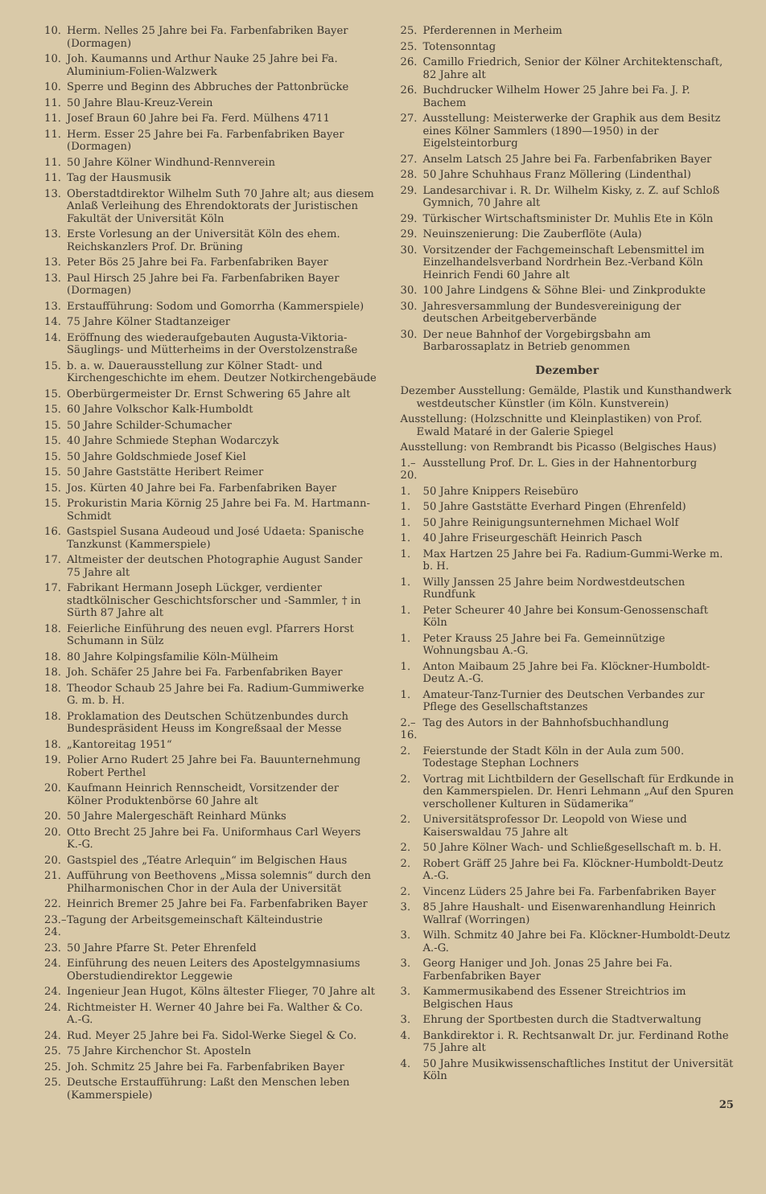10. Herm. Nelles 25 Jahre bei Fa. Farbenfabriken Bayer (Dormagen)
10. Joh. Kaumanns und Arthur Nauke 25 Jahre bei Fa. Aluminium-Folien-Walzwerk
10. Sperre und Beginn des Abbruches der Pattonbrücke
11. 50 Jahre Blau-Kreuz-Verein
11. Josef Braun 60 Jahre bei Fa. Ferd. Mülhens 4711
11. Herm. Esser 25 Jahre bei Fa. Farbenfabriken Bayer (Dormagen)
11. 50 Jahre Kölner Windhund-Rennverein
11. Tag der Hausmusik
13. Oberstadtdirektor Wilhelm Suth 70 Jahre alt; aus diesem Anlaß Verleihung des Ehrendoktorats der Juristischen Fakultät der Universität Köln
13. Erste Vorlesung an der Universität Köln des ehem. Reichskanzlers Prof. Dr. Brüning
13. Peter Bös 25 Jahre bei Fa. Farbenfabriken Bayer
13. Paul Hirsch 25 Jahre bei Fa. Farbenfabriken Bayer (Dormagen)
13. Erstaufführung: Sodom und Gomorrha (Kammerspiele)
14. 75 Jahre Kölner Stadtanzeiger
14. Eröffnung des wiederaufgebauten Augusta-Viktoria-Säuglings- und Mütterheims in der Overstolzenstraße
15. b. a. w. Dauerausstellung zur Kölner Stadt- und Kirchengeschichte im ehem. Deutzer Notkirchengebäude
15. Oberbürgermeister Dr. Ernst Schwering 65 Jahre alt
15. 60 Jahre Volkschor Kalk-Humboldt
15. 50 Jahre Schilder-Schumacher
15. 40 Jahre Schmiede Stephan Wodarczyk
15. 50 Jahre Goldschmiede Josef Kiel
15. 50 Jahre Gaststätte Heribert Reimer
15. Jos. Kürten 40 Jahre bei Fa. Farbenfabriken Bayer
15. Prokuristin Maria Körnig 25 Jahre bei Fa. M. Hartmann-Schmidt
16. Gastspiel Susana Audeoud und José Udaeta: Spanische Tanzkunst (Kammerspiele)
17. Altmeister der deutschen Photographie August Sander 75 Jahre alt
17. Fabrikant Hermann Joseph Lückger, verdienter stadtkölnischer Geschichtsforscher und -Sammler, † in Sürth 87 Jahre alt
18. Feierliche Einführung des neuen evgl. Pfarrers Horst Schumann in Sülz
18. 80 Jahre Kolpingsfamilie Köln-Mülheim
18. Joh. Schäfer 25 Jahre bei Fa. Farbenfabriken Bayer
18. Theodor Schaub 25 Jahre bei Fa. Radium-Gummiwerke G. m. b. H.
18. Proklamation des Deutschen Schützenbundes durch Bundespräsident Heuss im Kongreßsaal der Messe
18. „Kantoreitag 1951“
19. Polier Arno Rudert 25 Jahre bei Fa. Bauunternehmung Robert Perthel
20. Kaufmann Heinrich Rennscheidt, Vorsitzender der Kölner Produktenbörse 60 Jahre alt
20. 50 Jahre Malergeschäft Reinhard Münks
20. Otto Brecht 25 Jahre bei Fa. Uniformhaus Carl Weyers K.-G.
20. Gastspiel des „Téatre Arlequin“ im Belgischen Haus
21. Aufführung von Beethovens „Missa solemnis“ durch den Philharmonischen Chor in der Aula der Universität
22. Heinrich Bremer 25 Jahre bei Fa. Farbenfabriken Bayer
23.–24. Tagung der Arbeitsgemeinschaft Kälteindustrie
23. 50 Jahre Pfarre St. Peter Ehrenfeld
24. Einführung des neuen Leiters des Apostelgymnasiums Oberstudiendirektor Leggewie
24. Ingenieur Jean Hugot, Kölns ältester Flieger, 70 Jahre alt
24. Richtmeister H. Werner 40 Jahre bei Fa. Walther & Co. A.-G.
24. Rud. Meyer 25 Jahre bei Fa. Sidol-Werke Siegel & Co.
25. 75 Jahre Kirchenchor St. Aposteln
25. Joh. Schmitz 25 Jahre bei Fa. Farbenfabriken Bayer
25. Deutsche Erstaufführung: Laßt den Menschen leben (Kammerspiele)
25. Pferderennen in Merheim
25. Totensonntag
26. Camillo Friedrich, Senior der Kölner Architektenschaft, 82 Jahre alt
26. Buchdrucker Wilhelm Hower 25 Jahre bei Fa. J. P. Bachem
27. Ausstellung: Meisterwerke der Graphik aus dem Besitz eines Kölner Sammlers (1890—1950) in der Eigelsteintorburg
27. Anselm Latsch 25 Jahre bei Fa. Farbenfabriken Bayer
28. 50 Jahre Schuhhaus Franz Möllering (Lindenthal)
29. Landesarchivar i. R. Dr. Wilhelm Kisky, z. Z. auf Schloß Gymnich, 70 Jahre alt
29. Türkischer Wirtschaftsminister Dr. Muhlis Ete in Köln
29. Neuinszenierung: Die Zauberflöte (Aula)
30. Vorsitzender der Fachgemeinschaft Lebensmittel im Einzelhandelsverband Nordrhein Bez.-Verband Köln Heinrich Fendi 60 Jahre alt
30. 100 Jahre Lindgens & Söhne Blei- und Zinkprodukte
30. Jahresversammlung der Bundesvereinigung der deutschen Arbeitgeberverbände
30. Der neue Bahnhof der Vorgebirgsbahn am Barbarossaplatz in Betrieb genommen
Dezember
Dezember Ausstellung: Gemälde, Plastik und Kunsthandwerk westdeutscher Künstler (im Köln. Kunstverein)
Ausstellung: (Holzschnitte und Kleinplastiken) von Prof. Ewald Mataré in der Galerie Spiegel
Ausstellung: von Rembrandt bis Picasso (Belgisches Haus)
1.–20. Ausstellung Prof. Dr. L. Gies in der Hahnentorburg
1. 50 Jahre Knippers Reisebüro
1. 50 Jahre Gaststätte Everhard Pingen (Ehrenfeld)
1. 50 Jahre Reinigungsunternehmen Michael Wolf
1. 40 Jahre Friseurgeschäft Heinrich Pasch
1. Max Hartzen 25 Jahre bei Fa. Radium-Gummi-Werke m. b. H.
1. Willy Janssen 25 Jahre beim Nordwestdeutschen Rundfunk
1. Peter Scheurer 40 Jahre bei Konsum-Genossenschaft Köln
1. Peter Krauss 25 Jahre bei Fa. Gemeinnützige Wohnungsbau A.-G.
1. Anton Maibaum 25 Jahre bei Fa. Klöckner-Humboldt-Deutz A.-G.
1. Amateur-Tanz-Turnier des Deutschen Verbandes zur Pflege des Gesellschaftstanzes
2.–16. Tag des Autors in der Bahnhofsbuchhandlung
2. Feierstunde der Stadt Köln in der Aula zum 500. Todestage Stephan Lochners
2. Vortrag mit Lichtbildern der Gesellschaft für Erdkunde in den Kammerspielen. Dr. Henri Lehmann „Auf den Spuren verschollener Kulturen in Südamerika“
2. Universitätsprofessor Dr. Leopold von Wiese und Kaiserswaldau 75 Jahre alt
2. 50 Jahre Kölner Wach- und Schließgesellschaft m. b. H.
2. Robert Gräff 25 Jahre bei Fa. Klöckner-Humboldt-Deutz A.-G.
2. Vincenz Lüders 25 Jahre bei Fa. Farbenfabriken Bayer
3. 85 Jahre Haushalt- und Eisenwarenhandlung Heinrich Wallraf (Worringen)
3. Wilh. Schmitz 40 Jahre bei Fa. Klöckner-Humboldt-Deutz A.-G.
3. Georg Haniger und Joh. Jonas 25 Jahre bei Fa. Farbenfabriken Bayer
3. Kammermusikabend des Essener Streichtrios im Belgischen Haus
3. Ehrung der Sportbesten durch die Stadtverwaltung
4. Bankdirektor i. R. Rechtsanwalt Dr. jur. Ferdinand Rothe 75 Jahre alt
4. 50 Jahre Musikwissenschaftliches Institut der Universität Köln
25